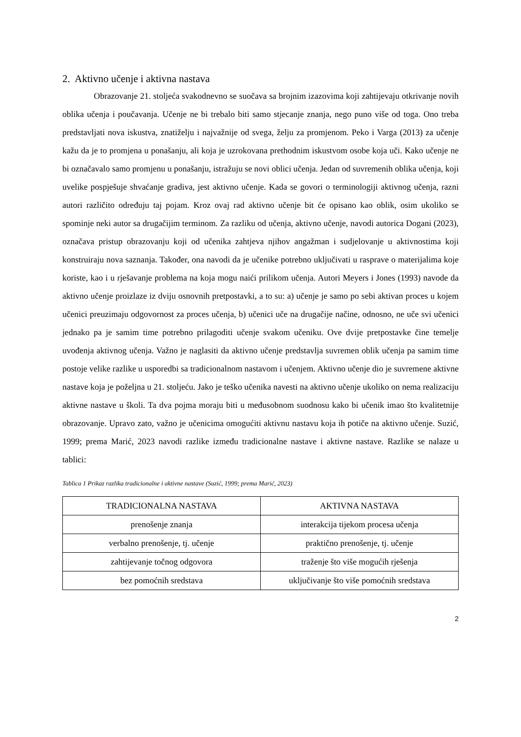2. Aktivno učenje i aktivna nastava
Obrazovanje 21. stoljeća svakodnevno se suočava sa brojnim izazovima koji zahtijevaju otkrivanje novih oblika učenja i poučavanja. Učenje ne bi trebalo biti samo stjecanje znanja, nego puno više od toga. Ono treba predstavljati nova iskustva, znatiželju i najvažnije od svega, želju za promjenom. Peko i Varga (2013) za učenje kažu da je to promjena u ponašanju, ali koja je uzrokovana prethodnim iskustvom osobe koja uči. Kako učenje ne bi označavalo samo promjenu u ponašanju, istražuju se novi oblici učenja. Jedan od suvremenih oblika učenja, koji uvelike pospješuje shvaćanje gradiva, jest aktivno učenje. Kada se govori o terminologiji aktivnog učenja, razni autori različito određuju taj pojam. Kroz ovaj rad aktivno učenje bit će opisano kao oblik, osim ukoliko se spominje neki autor sa drugačijim terminom. Za razliku od učenja, aktivno učenje, navodi autorica Dogani (2023), označava pristup obrazovanju koji od učenika zahtjeva njihov angažman i sudjelovanje u aktivnostima koji konstruiraju nova saznanja. Također, ona navodi da je učenike potrebno uključivati u rasprave o materijalima koje koriste, kao i u rješavanje problema na koja mogu naići prilikom učenja. Autori Meyers i Jones (1993) navode da aktivno učenje proizlaze iz dviju osnovnih pretpostavki, a to su: a) učenje je samo po sebi aktivan proces u kojem učenici preuzimaju odgovornost za proces učenja, b) učenici uče na drugačije načine, odnosno, ne uče svi učenici jednako pa je samim time potrebno prilagoditi učenje svakom učeniku. Ove dvije pretpostavke čine temelje uvođenja aktivnog učenja. Važno je naglasiti da aktivno učenje predstavlja suvremen oblik učenja pa samim time postoje velike razlike u usporedbi sa tradicionalnom nastavom i učenjem. Aktivno učenje dio je suvremene aktivne nastave koja je poželjna u 21. stoljeću. Jako je teško učenika navesti na aktivno učenje ukoliko on nema realizaciju aktivne nastave u školi. Ta dva pojma moraju biti u međusobnom suodnosu kako bi učenik imao što kvalitetnije obrazovanje. Upravo zato, važno je učenicima omogućiti aktivnu nastavu koja ih potiče na aktivno učenje. Suzić, 1999; prema Marić, 2023 navodi razlike između tradicionalne nastave i aktivne nastave. Razlike se nalaze u tablici:
Tablica 1 Prikaz razlika tradicionalne i aktivne nastave (Suzić, 1999; prema Marić, 2023)
| TRADICIONALNA NASTAVA | AKTIVNA NASTAVA |
| --- | --- |
| prenošenje znanja | interakcija tijekom procesa učenja |
| verbalno prenošenje, tj. učenje | praktično prenošenje, tj. učenje |
| zahtijevanje točnog odgovora | traženje što više mogućih rješenja |
| bez pomoćnih sredstava | uključivanje što više pomoćnih sredstava |
2